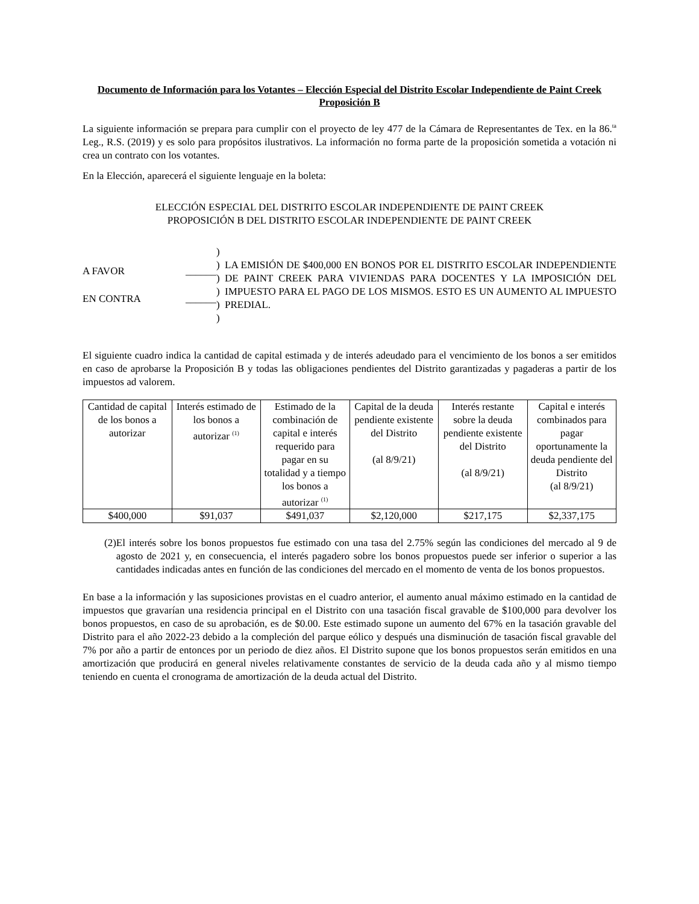Documento de Información para los Votantes – Elección Especial del Distrito Escolar Independiente de Paint Creek
Proposición B
La siguiente información se prepara para cumplir con el proyecto de ley 477 de la Cámara de Representantes de Tex. en la 86.<sup>ta</sup> Leg., R.S. (2019) y es solo para propósitos ilustrativos. La información no forma parte de la proposición sometida a votación ni crea un contrato con los votantes.
En la Elección, aparecerá el siguiente lenguaje en la boleta:
ELECCIÓN ESPECIAL DEL DISTRITO ESCOLAR INDEPENDIENTE DE PAINT CREEK
PROPOSICIÓN B DEL DISTRITO ESCOLAR INDEPENDIENTE DE PAINT CREEK
A FAVOR ______
EN CONTRA ______
)
)
)
)
)
)
LA EMISIÓN DE $400,000 EN BONOS POR EL DISTRITO ESCOLAR INDEPENDIENTE DE PAINT CREEK PARA VIVIENDAS PARA DOCENTES Y LA IMPOSICIÓN DEL IMPUESTO PARA EL PAGO DE LOS MISMOS. ESTO ES UN AUMENTO AL IMPUESTO PREDIAL.
El siguiente cuadro indica la cantidad de capital estimada y de interés adeudado para el vencimiento de los bonos a ser emitidos en caso de aprobarse la Proposición B y todas las obligaciones pendientes del Distrito garantizadas y pagaderas a partir de los impuestos ad valorem.
| Cantidad de capital de los bonos a autorizar | Interés estimado de los bonos a autorizar <sup>(1)</sup> | Estimado de la combinación de capital e interés requerido para pagar en su totalidad y a tiempo los bonos a autorizar <sup>(1)</sup> | Capital de la deuda pendiente existente del Distrito (al 8/9/21) | Interés restante sobre la deuda pendiente existente del Distrito (al 8/9/21) | Capital e interés combinados para pagar oportunamente la deuda pendiente del Distrito (al 8/9/21) |
| --- | --- | --- | --- | --- | --- |
| $400,000 | $91,037 | $491,037 | $2,120,000 | $217,175 | $2,337,175 |
(2) El interés sobre los bonos propuestos fue estimado con una tasa del 2.75% según las condiciones del mercado al 9 de agosto de 2021 y, en consecuencia, el interés pagadero sobre los bonos propuestos puede ser inferior o superior a las cantidades indicadas antes en función de las condiciones del mercado en el momento de venta de los bonos propuestos.
En base a la información y las suposiciones provistas en el cuadro anterior, el aumento anual máximo estimado en la cantidad de impuestos que gravarían una residencia principal en el Distrito con una tasación fiscal gravable de $100,000 para devolver los bonos propuestos, en caso de su aprobación, es de $0.00. Este estimado supone un aumento del 67% en la tasación gravable del Distrito para el año 2022-23 debido a la compleción del parque eólico y después una disminución de tasación fiscal gravable del 7% por año a partir de entonces por un periodo de diez años. El Distrito supone que los bonos propuestos serán emitidos en una amortización que producirá en general niveles relativamente constantes de servicio de la deuda cada año y al mismo tiempo teniendo en cuenta el cronograma de amortización de la deuda actual del Distrito.